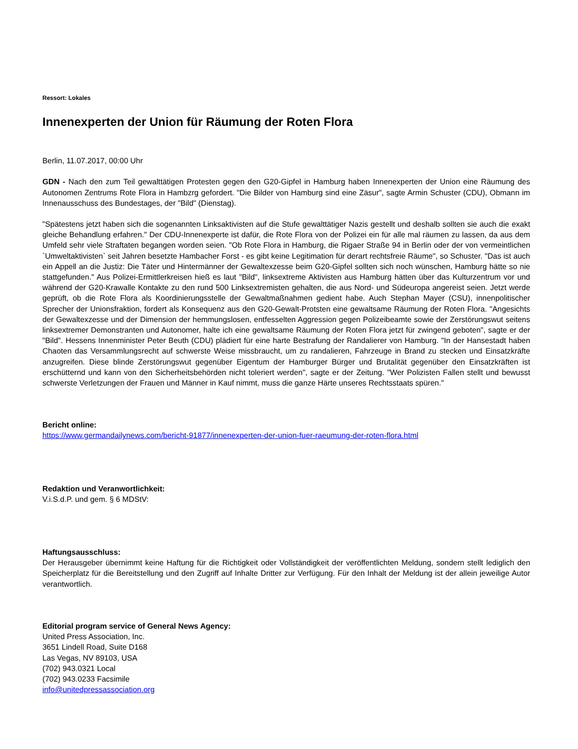Ressort: Lokales
Innenexperten der Union für Räumung der Roten Flora
Berlin, 11.07.2017, 00:00 Uhr
GDN - Nach den zum Teil gewalttätigen Protesten gegen den G20-Gipfel in Hamburg haben Innenexperten der Union eine Räumung des Autonomen Zentrums Rote Flora in Hambzrg gefordert. "Die Bilder von Hamburg sind eine Zäsur", sagte Armin Schuster (CDU), Obmann im Innenausschuss des Bundestages, der "Bild" (Dienstag).
"Spätestens jetzt haben sich die sogenannten Linksaktivisten auf die Stufe gewalttätiger Nazis gestellt und deshalb sollten sie auch die exakt gleiche Behandlung erfahren." Der CDU-Innenexperte ist dafür, die Rote Flora von der Polizei ein für alle mal räumen zu lassen, da aus dem Umfeld sehr viele Straftaten begangen worden seien. "Ob Rote Flora in Hamburg, die Rigaer Straße 94 in Berlin oder der von vermeintlichen `Umweltaktivisten` seit Jahren besetzte Hambacher Forst - es gibt keine Legitimation für derart rechtsfreie Räume", so Schuster. "Das ist auch ein Appell an die Justiz: Die Täter und Hintermänner der Gewaltexzesse beim G20-Gipfel sollten sich noch wünschen, Hamburg hätte so nie stattgefunden." Aus Polizei-Ermittlerkreisen hieß es laut "Bild", linksextreme Aktivisten aus Hamburg hätten über das Kulturzentrum vor und während der G20-Krawalle Kontakte zu den rund 500 Linksextremisten gehalten, die aus Nord- und Südeuropa angereist seien. Jetzt werde geprüft, ob die Rote Flora als Koordinierungsstelle der Gewaltmaßnahmen gedient habe. Auch Stephan Mayer (CSU), innenpolitischer Sprecher der Unionsfraktion, fordert als Konsequenz aus den G20-Gewalt-Protsten eine gewaltsame Räumung der Roten Flora. "Angesichts der Gewaltexzesse und der Dimension der hemmungslosen, entfesselten Aggression gegen Polizeibeamte sowie der Zerstörungswut seitens linksextremer Demonstranten und Autonomer, halte ich eine gewaltsame Räumung der Roten Flora jetzt für zwingend geboten", sagte er der "Bild". Hessens Innenminister Peter Beuth (CDU) plädiert für eine harte Bestrafung der Randalierer von Hamburg. "In der Hansestadt haben Chaoten das Versammlungsrecht auf schwerste Weise missbraucht, um zu randalieren, Fahrzeuge in Brand zu stecken und Einsatzkräfte anzugreifen. Diese blinde Zerstörungswut gegenüber Eigentum der Hamburger Bürger und Brutalität gegenüber den Einsatzkräften ist erschütternd und kann von den Sicherheitsbehörden nicht toleriert werden", sagte er der Zeitung. "Wer Polizisten Fallen stellt und bewusst schwerste Verletzungen der Frauen und Männer in Kauf nimmt, muss die ganze Härte unseres Rechtsstaats spüren."
Bericht online:
https://www.germandailynews.com/bericht-91877/innenexperten-der-union-fuer-raeumung-der-roten-flora.html
Redaktion und Veranwortlichkeit:
V.i.S.d.P. und gem. § 6 MDStV:
Haftungsausschluss:
Der Herausgeber übernimmt keine Haftung für die Richtigkeit oder Vollständigkeit der veröffentlichten Meldung, sondern stellt lediglich den Speicherplatz für die Bereitstellung und den Zugriff auf Inhalte Dritter zur Verfügung. Für den Inhalt der Meldung ist der allein jeweilige Autor verantwortlich.
Editorial program service of General News Agency:
United Press Association, Inc.
3651 Lindell Road, Suite D168
Las Vegas, NV 89103, USA
(702) 943.0321 Local
(702) 943.0233 Facsimile
info@unitedpressassociation.org